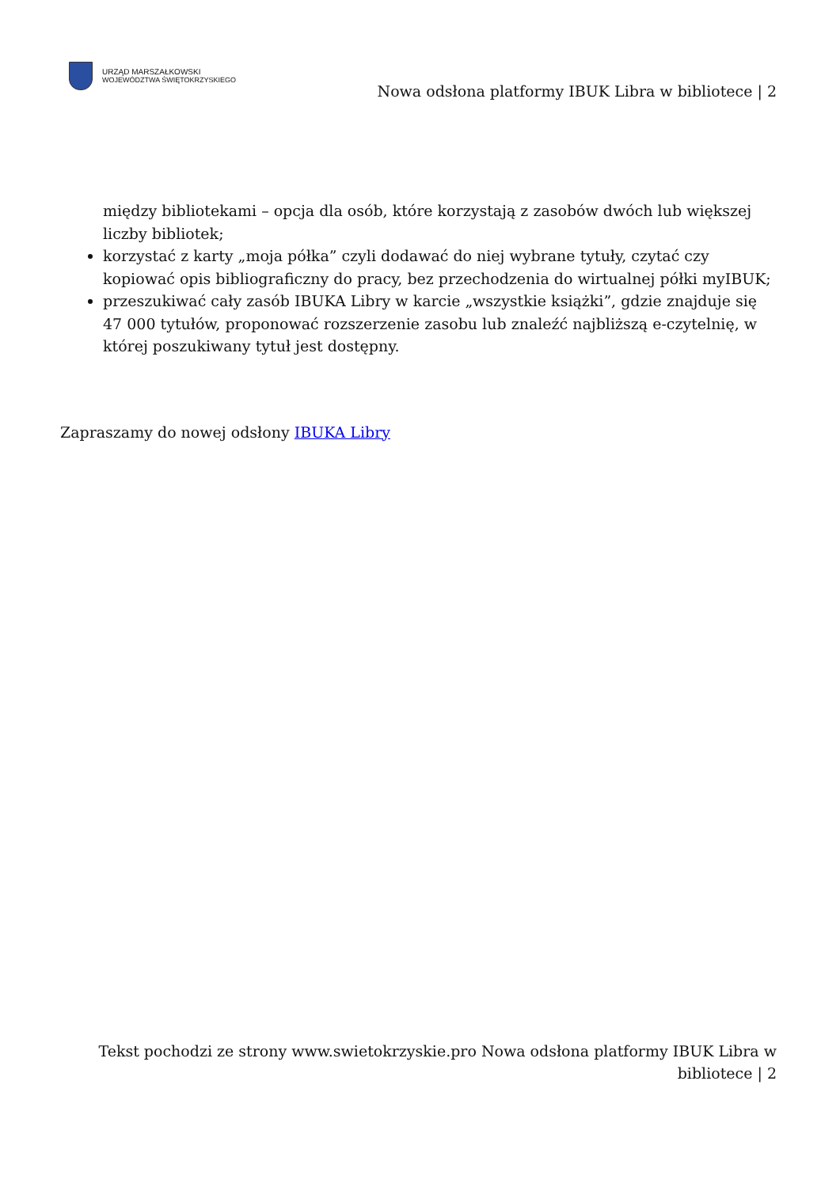URZĄD MARSZAŁKOWSKI
WOJEWÓDZTWA ŚWIĘTOKRZYSKIEGO
Nowa odsłona platformy IBUK Libra w bibliotece | 2
między bibliotekami – opcja dla osób, które korzystają z zasobów dwóch lub większej liczby bibliotek;
korzystać z karty „moja półka” czyli dodawać do niej wybrane tytuły, czytać czy kopiować opis bibliograficzny do pracy, bez przechodzenia do wirtualnej półki myIBUK;
przeszukiwać cały zasób IBUKA Libry w karcie „wszystkie książki”, gdzie znajduje się 47 000 tytułów, proponować rozszerzenie zasobu lub znaleźć najbliższą e-czytelnię, w której poszukiwany tytuł jest dostępny.
Zapraszamy do nowej odsłony IBUKA Libry
Tekst pochodzi ze strony www.swietokrzyskie.pro Nowa odsłona platformy IBUK Libra w bibliotece | 2